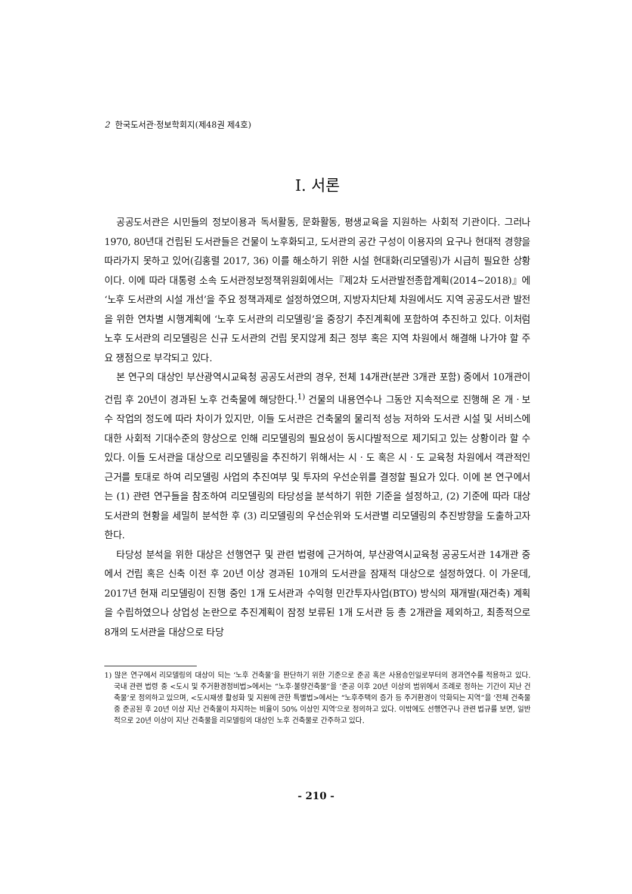2 한국도서관·정보학회지(제48권 제4호)
Ⅰ. 서론
공공도서관은 시민들의 정보이용과 독서활동, 문화활동, 평생교육을 지원하는 사회적 기관이다. 그러나 1970, 80년대 건립된 도서관들은 건물이 노후화되고, 도서관의 공간 구성이 이용자의 요구나 현대적 경향을 따라가지 못하고 있어(김홍렬 2017, 36) 이를 해소하기 위한 시설 현대화(리모델링)가 시급히 필요한 상황이다. 이에 따라 대통령 소속 도서관정보정책위원회에서는『제2차 도서관발전종합계획(2014~2018)』에 ‘노후 도서관의 시설 개선’을 주요 정책과제로 설정하였으며, 지방자치단체 차원에서도 지역 공공도서관 발전을 위한 연차별 시행계획에 ‘노후 도서관의 리모델링’을 중장기 추진계획에 포함하여 추진하고 있다. 이처럼 노후 도서관의 리모델링은 신규 도서관의 건립 못지않게 최근 정부 혹은 지역 차원에서 해결해 나가야 할 주요 쟁점으로 부각되고 있다.
본 연구의 대상인 부산광역시교육청 공공도서관의 경우, 전체 14개관(분관 3개관 포함) 중에서 10개관이 건립 후 20년이 경과된 노후 건축물에 해당한다.<sup>1)</sup> 건물의 내용연수나 그동안 지속적으로 진행해 온 개ㆍ보수 작업의 정도에 따라 차이가 있지만, 이들 도서관은 건축물의 물리적 성능 저하와 도서관 시설 및 서비스에 대한 사회적 기대수준의 향상으로 인해 리모델링의 필요성이 동시다발적으로 제기되고 있는 상황이라 할 수 있다. 이들 도서관을 대상으로 리모델링을 추진하기 위해서는 시ㆍ도 혹은 시ㆍ도 교육청 차원에서 객관적인 근거를 토대로 하여 리모델링 사업의 추진여부 및 투자의 우선순위를 결정할 필요가 있다. 이에 본 연구에서는 (1) 관련 연구들을 참조하여 리모델링의 타당성을 분석하기 위한 기준을 설정하고, (2) 기준에 따라 대상 도서관의 현황을 세밀히 분석한 후 (3) 리모델링의 우선순위와 도서관별 리모델링의 추진방향을 도출하고자 한다.
타당성 분석을 위한 대상은 선행연구 및 관련 법령에 근거하여, 부산광역시교육청 공공도서관 14개관 중에서 건립 혹은 신축 이전 후 20년 이상 경과된 10개의 도서관을 잠재적 대상으로 설정하였다. 이 가운데, 2017년 현재 리모델링이 진행 중인 1개 도서관과 수익형 민간투자사업(BTO) 방식의 재개발(재건축) 계획을 수립하였으나 상업성 논란으로 추진계획이 잠정 보류된 1개 도서관 등 총 2개관을 제외하고, 최종적으로 8개의 도서관을 대상으로 타당
1) 많은 연구에서 리모델링의 대상이 되는 ‘노후 건축물’을 판단하기 위한 기준으로 준공 혹은 사용승인일로부터의 경과연수를 적용하고 있다. 국내 관련 법령 중 <도시 및 주거환경정비법>에서는 “노후·불량건축물”을 ‘준공 이후 20년 이상의 범위에서 조례로 정하는 기간이 지난 건축물’로 정의하고 있으며, <도시재생 활성화 및 지원에 관한 특별법>에서는 “노후주택의 증가 등 주거환경이 악화되는 지역”을 ‘전체 건축물 중 준공된 후 20년 이상 지난 건축물이 차지하는 비율이 50% 이상인 지역’으로 정의하고 있다. 이밖에도 선행연구나 관련 법규를 보면, 일반적으로 20년 이상이 지난 건축물을 리모델링의 대상인 노후 건축물로 간주하고 있다.
- 210 -